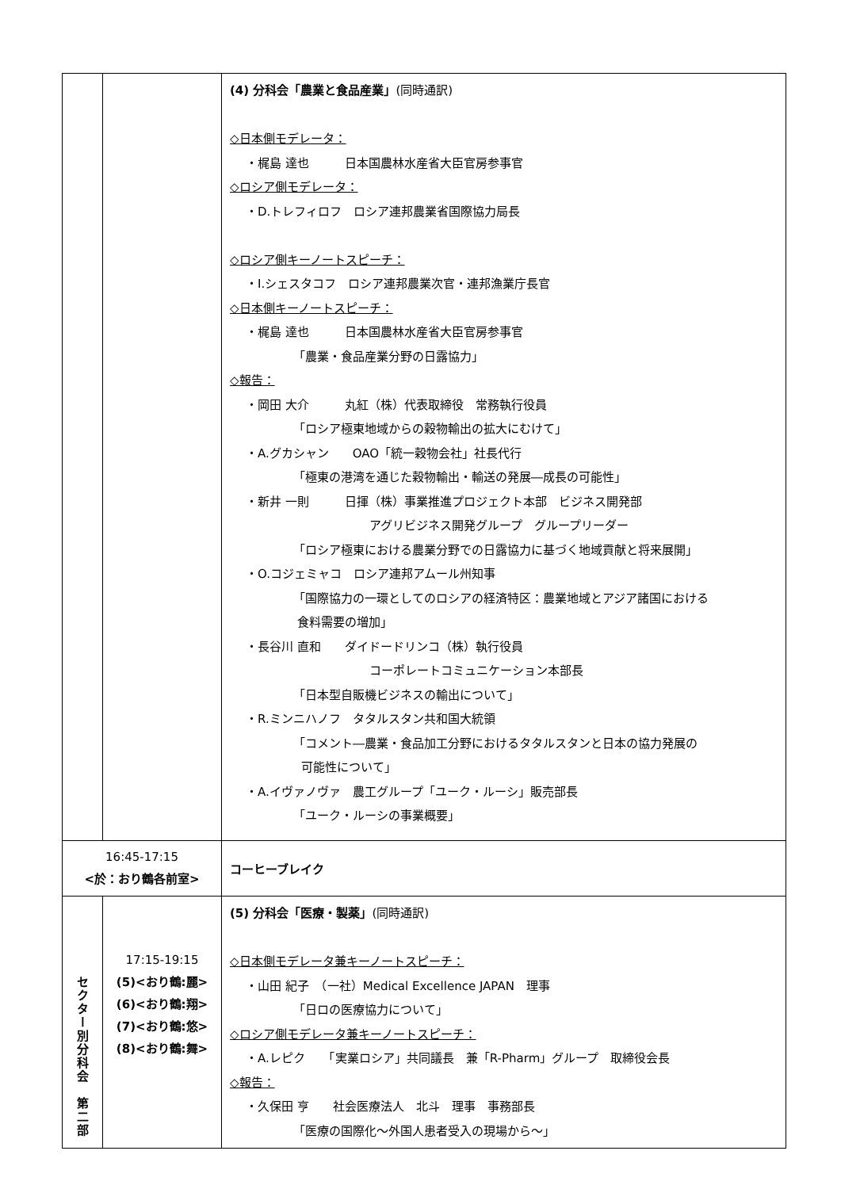| | | (4) 分科会「農業と食品産業」 (同時通訳) ◇日本側モデレータ： ・梶島 達也 日本国農林水産省大臣官房参事官 ◇ロシア側モデレータ： ・D.トレフィロフ ロシア連邦農業省国際協力局長 ◇ロシア側キーノートスピーチ： ・I.シェスタコフ ロシア連邦農業次官・連邦漁業庁長官 ◇日本側キーノートスピーチ： ・梶島 達也 日本国農林水産省大臣官房参事官 「農業・食品産業分野の日露協力」 ◇報告： ・岡田 大介 丸紅（株）代表取締役 常務執行役員 「ロシア極東地域からの穀物輸出の拡大にむけて」 ・A.グカシャン OAO「統一穀物会社」社長代行 「極東の港湾を通じた穀物輸出・輸送の発展―成長の可能性」 ・新井 一則 日揮（株）事業推進プロジェクト本部 ビジネス開発部 アグリビジネス開発グループ グループリーダー 「ロシア極東における農業分野での日露協力に基づく地域貢献と将来展開」 ・O.コジェミャコ ロシア連邦アムール州知事 「国際協力の一環としてのロシアの経済特区：農業地域とアジア諸国における 食料需要の増加」 ・長谷川 直和 ダイドードリンコ（株）執行役員 コーポレートコミュニケーション本部長 「日本型自販機ビジネスの輸出について」 ・R.ミンニハノフ タタルスタン共和国大統領 「コメント―農業・食品加工分野におけるタタルスタンと日本の協力発展の 可能性について」 ・A.イヴァノヴァ 農工グループ「ユーク・ルーシ」販売部長 「ユーク・ルーシの事業概要」 |
| 16:45-17:15 <於：おり鶴各前室> | | コーヒーブレイク |
| セクター別分科会 第二部 | 17:15-19:15 (5)<おり鶴:麗> (6)<おり鶴:翔> (7)<おり鶴:悠> (8)<おり鶴:舞> | (5) 分科会「医療・製薬」 (同時通訳) ◇日本側モデレータ兼キーノートスピーチ： ・山田 紀子 （一社）Medical Excellence JAPAN 理事 「日ロの医療協力について」 ◇ロシア側モデレータ兼キーノートスピーチ： ・A.レピク 「実業ロシア」共同議長 兼「R-Pharm」グループ 取締役会長 ◇報告： ・久保田 亨 社会医療法人 北斗 理事 事務部長 「医療の国際化～外国人患者受入の現場から～」 |